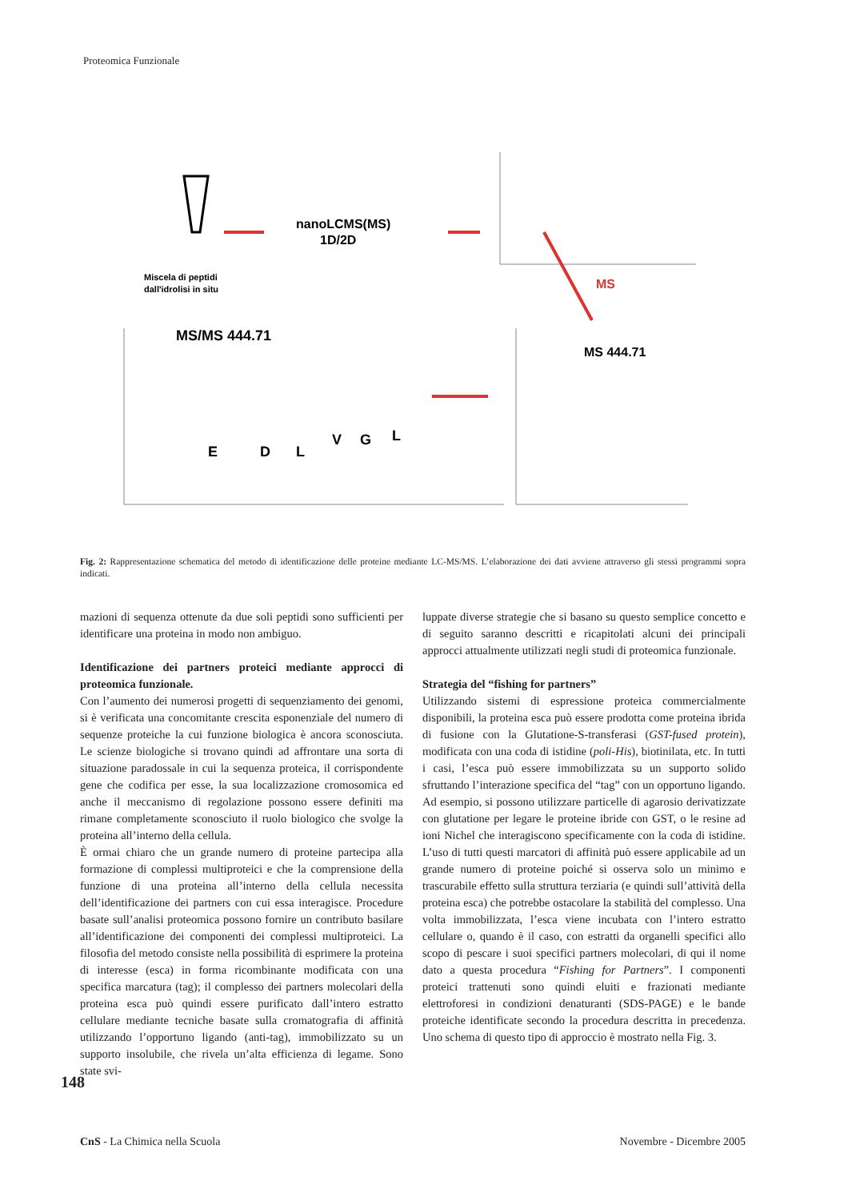Proteomica Funzionale
nanoLCMS(MS)
1D/2D
Miscela di peptidi
dall'idrolisi in situ
MS
MS/MS 444.71
E
D
L
V
G
L
MS 444.71
Fig. 2: Rappresentazione schematica del metodo di identificazione delle proteine mediante LC-MS/MS. L’elaborazione dei dati avviene attraverso gli stessi programmi sopra indicati.
mazioni di sequenza ottenute da due soli peptidi sono sufficienti per identificare una proteina in modo non ambiguo.
Identificazione dei partners proteici mediante approcci di proteomica funzionale.
Con l’aumento dei numerosi progetti di sequenziamento dei genomi, si è verificata una concomitante crescita esponenziale del numero di sequenze proteiche la cui funzione biologica è ancora sconosciuta. Le scienze biologiche si trovano quindi ad affrontare una sorta di situazione paradossale in cui la sequenza proteica, il corrispondente gene che codifica per esse, la sua localizzazione cromosomica ed anche il meccanismo di regolazione possono essere definiti ma rimane completamente sconosciuto il ruolo biologico che svolge la proteina all’interno della cellula.
È ormai chiaro che un grande numero di proteine partecipa alla formazione di complessi multiproteici e che la comprensione della funzione di una proteina all’interno della cellula necessita dell’identificazione dei partners con cui essa interagisce. Procedure basate sull’analisi proteomica possono fornire un contributo basilare all’identificazione dei componenti dei complessi multiproteici. La filosofia del metodo consiste nella possibilità di esprimere la proteina di interesse (esca) in forma ricombinante modificata con una specifica marcatura (tag); il complesso dei partners molecolari della proteina esca può quindi essere purificato dall’intero estratto cellulare mediante tecniche basate sulla cromatografia di affinità utilizzando l’opportuno ligando (anti-tag), immobilizzato su un supporto insolubile, che rivela un’alta efficienza di legame. Sono state svi-
luppate diverse strategie che si basano su questo semplice concetto e di seguito saranno descritti e ricapitolati alcuni dei principali approcci attualmente utilizzati negli studi di proteomica funzionale.
Strategia del “fishing for partners”
Utilizzando sistemi di espressione proteica commercialmente disponibili, la proteina esca può essere prodotta come proteina ibrida di fusione con la Glutatione-S-transferasi (GST-fused protein), modificata con una coda di istidine (poli-His), biotinilata, etc. In tutti i casi, l’esca può essere immobilizzata su un supporto solido sfruttando l’interazione specifica del “tag” con un opportuno ligando. Ad esempio, si possono utilizzare particelle di agarosio derivatizzate con glutatione per legare le proteine ibride con GST, o le resine ad ioni Nichel che interagiscono specificamente con la coda di istidine. L’uso di tutti questi marcatori di affinità può essere applicabile ad un grande numero di proteine poiché si osserva solo un minimo e trascurabile effetto sulla struttura terziaria (e quindi sull’attività della proteina esca) che potrebbe ostacolare la stabilità del complesso. Una volta immobilizzata, l’esca viene incubata con l’intero estratto cellulare o, quando è il caso, con estratti da organelli specifici allo scopo di pescare i suoi specifici partners molecolari, di qui il nome dato a questa procedura “Fishing for Partners”. I componenti proteici trattenuti sono quindi eluiti e frazionati mediante elettroforesi in condizioni denaturanti (SDS-PAGE) e le bande proteiche identificate secondo la procedura descritta in precedenza. Uno schema di questo tipo di approccio è mostrato nella Fig. 3.
148
CnS - La Chimica nella Scuola Novembre - Dicembre 2005